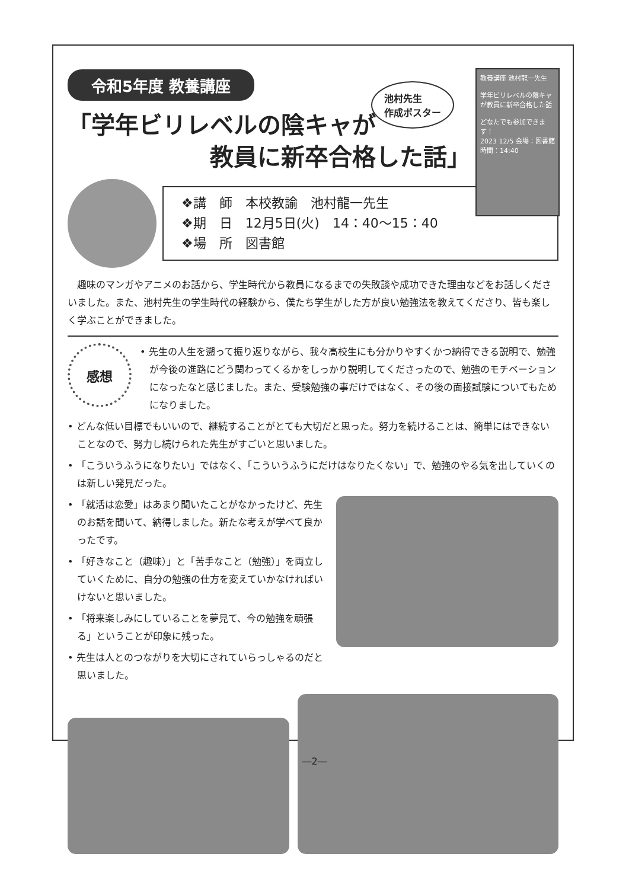令和5年度 教養講座
池村先生
作成ポスター
教養講座 池村龍一先生
学年ビリレベルの陰キャが教員に新卒合格した話
どなたでも参加できます！
2023 12/5 会場：図書館 時間：14:40
「学年ビリレベルの陰キャが
教員に新卒合格した話」
❖講　師　本校教諭　池村龍一先生
❖期　日　12月5日(火)　14：40～15：40
❖場　所　図書館
趣味のマンガやアニメのお話から、学生時代から教員になるまでの失敗談や成功できた理由などをお話しくださいました。また、池村先生の学生時代の経験から、僕たち学生がした方が良い勉強法を教えてくださり、皆も楽しく学ぶことができました。
感想
• 先生の人生を遡って振り返りながら、我々高校生にも分かりやすくかつ納得できる説明で、勉強が今後の進路にどう関わってくるかをしっかり説明してくださったので、勉強のモチベーションになったなと感じました。また、受験勉強の事だけではなく、その後の面接試験についてもためになりました。
• どんな低い目標でもいいので、継続することがとても大切だと思った。努力を続けることは、簡単にはできないことなので、努力し続けられた先生がすごいと思いました。
• 「こういうふうになりたい」ではなく、「こういうふうにだけはなりたくない」で、勉強のやる気を出していくのは新しい発見だった。
• 「就活は恋愛」はあまり聞いたことがなかったけど、先生のお話を聞いて、納得しました。新たな考えが学べて良かったです。
• 「好きなこと（趣味）」と「苦手なこと（勉強）」を両立していくために、自分の勉強の仕方を変えていかなければいけないと思いました。
• 「将来楽しみにしていることを夢見て、今の勉強を頑張る」ということが印象に残った。
• 先生は人とのつながりを大切にされていらっしゃるのだと思いました。
―2―